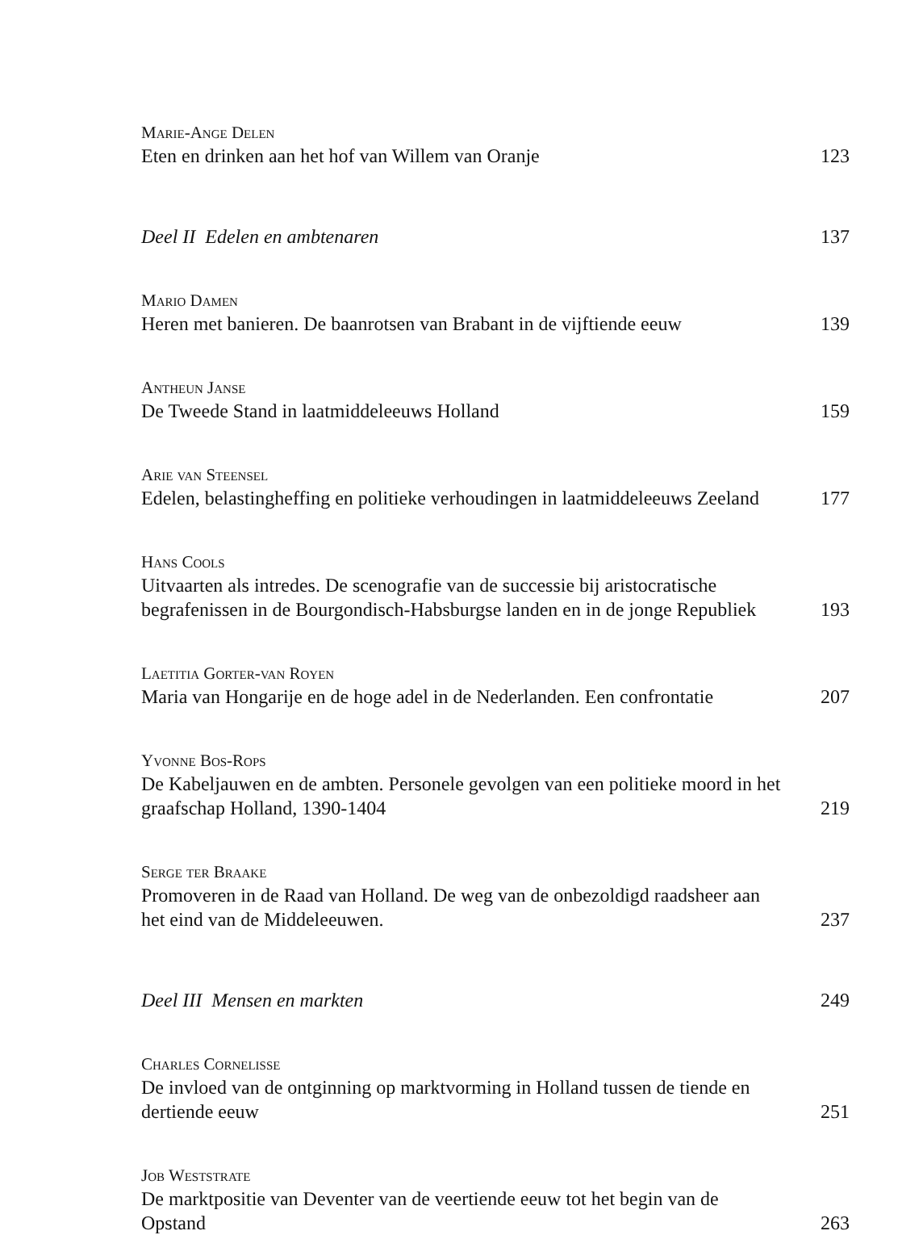Marie-Ange Delen
Eten en drinken aan het hof van Willem van Oranje 123
Deel II Edelen en ambtenaren 137
Mario Damen
Heren met banieren. De baanrotsen van Brabant in de vijftiende eeuw 139
Antheun Janse
De Tweede Stand in laatmiddeleeuws Holland 159
Arie van Steensel
Edelen, belastingheffing en politieke verhoudingen in laatmiddeleeuws Zeeland 177
Hans Cools
Uitvaarten als intredes. De scenografie van de successie bij aristocratische begrafenissen in de Bourgondisch-Habsburgse landen en in de jonge Republiek 193
Laetitia Gorter-van Royen
Maria van Hongarije en de hoge adel in de Nederlanden. Een confrontatie 207
Yvonne Bos-Rops
De Kabeljauwen en de ambten. Personele gevolgen van een politieke moord in het graafschap Holland, 1390-1404 219
Serge ter Braake
Promoveren in de Raad van Holland. De weg van de onbezoldigd raadsheer aan het eind van de Middeleeuwen. 237
Deel III Mensen en markten 249
Charles Cornelisse
De invloed van de ontginning op marktvorming in Holland tussen de tiende en dertiende eeuw 251
Job Weststrate
De marktpositie van Deventer van de veertiende eeuw tot het begin van de Opstand 263